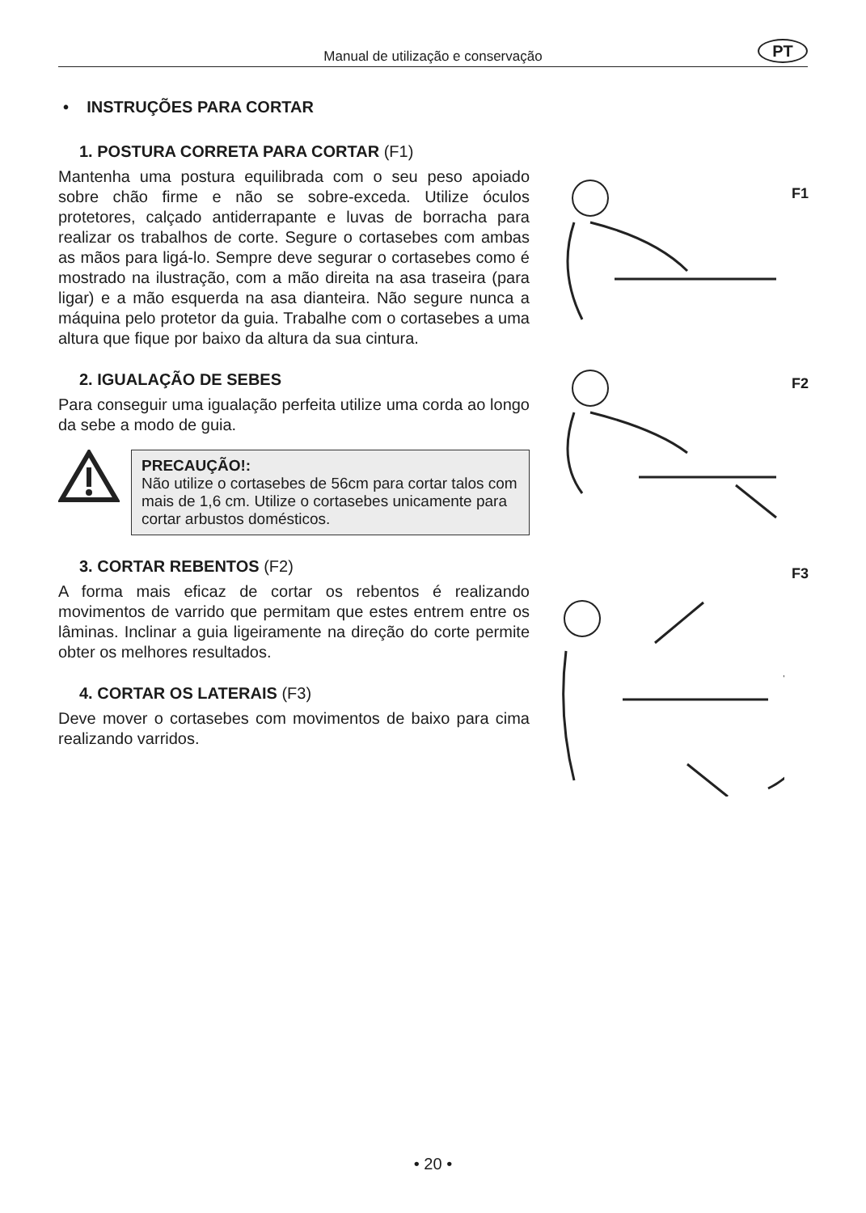Manual de utilização e conservação
PT
• INSTRUÇÕES PARA CORTAR
1. POSTURA CORRETA PARA CORTAR (F1)
Mantenha uma postura equilibrada com o seu peso apoiado sobre chão firme e não se sobre-exceda. Utilize óculos protetores, calçado antiderrapante e luvas de borracha para realizar os trabalhos de corte. Segure o cortasebes com ambas as mãos para ligá-lo. Sempre deve segurar o cortasebes como é mostrado na ilustração, com a mão direita na asa traseira (para ligar) e a mão esquerda na asa dianteira. Não segure nunca a máquina pelo protetor da guia. Trabalhe com o cortasebes a uma altura que fique por baixo da altura da sua cintura.
2. IGUALAÇÃO DE SEBES
Para conseguir uma igualação perfeita utilize uma corda ao longo da sebe a modo de guia.
PRECAUÇÃO!:
Não utilize o cortasebes de 56cm para cortar talos com mais de 1,6 cm. Utilize o cortasebes unicamente para cortar arbustos domésticos.
3. CORTAR REBENTOS (F2)
A forma mais eficaz de cortar os rebentos é realizando movimentos de varrido que permitam que estes entrem entre os lâminas. Inclinar a guia ligeiramente na direção do corte permite obter os melhores resultados.
4. CORTAR OS LATERAIS (F3)
Deve mover o cortasebes com movimentos de baixo para cima realizando varridos.
F1
F2
F3
• 20 •